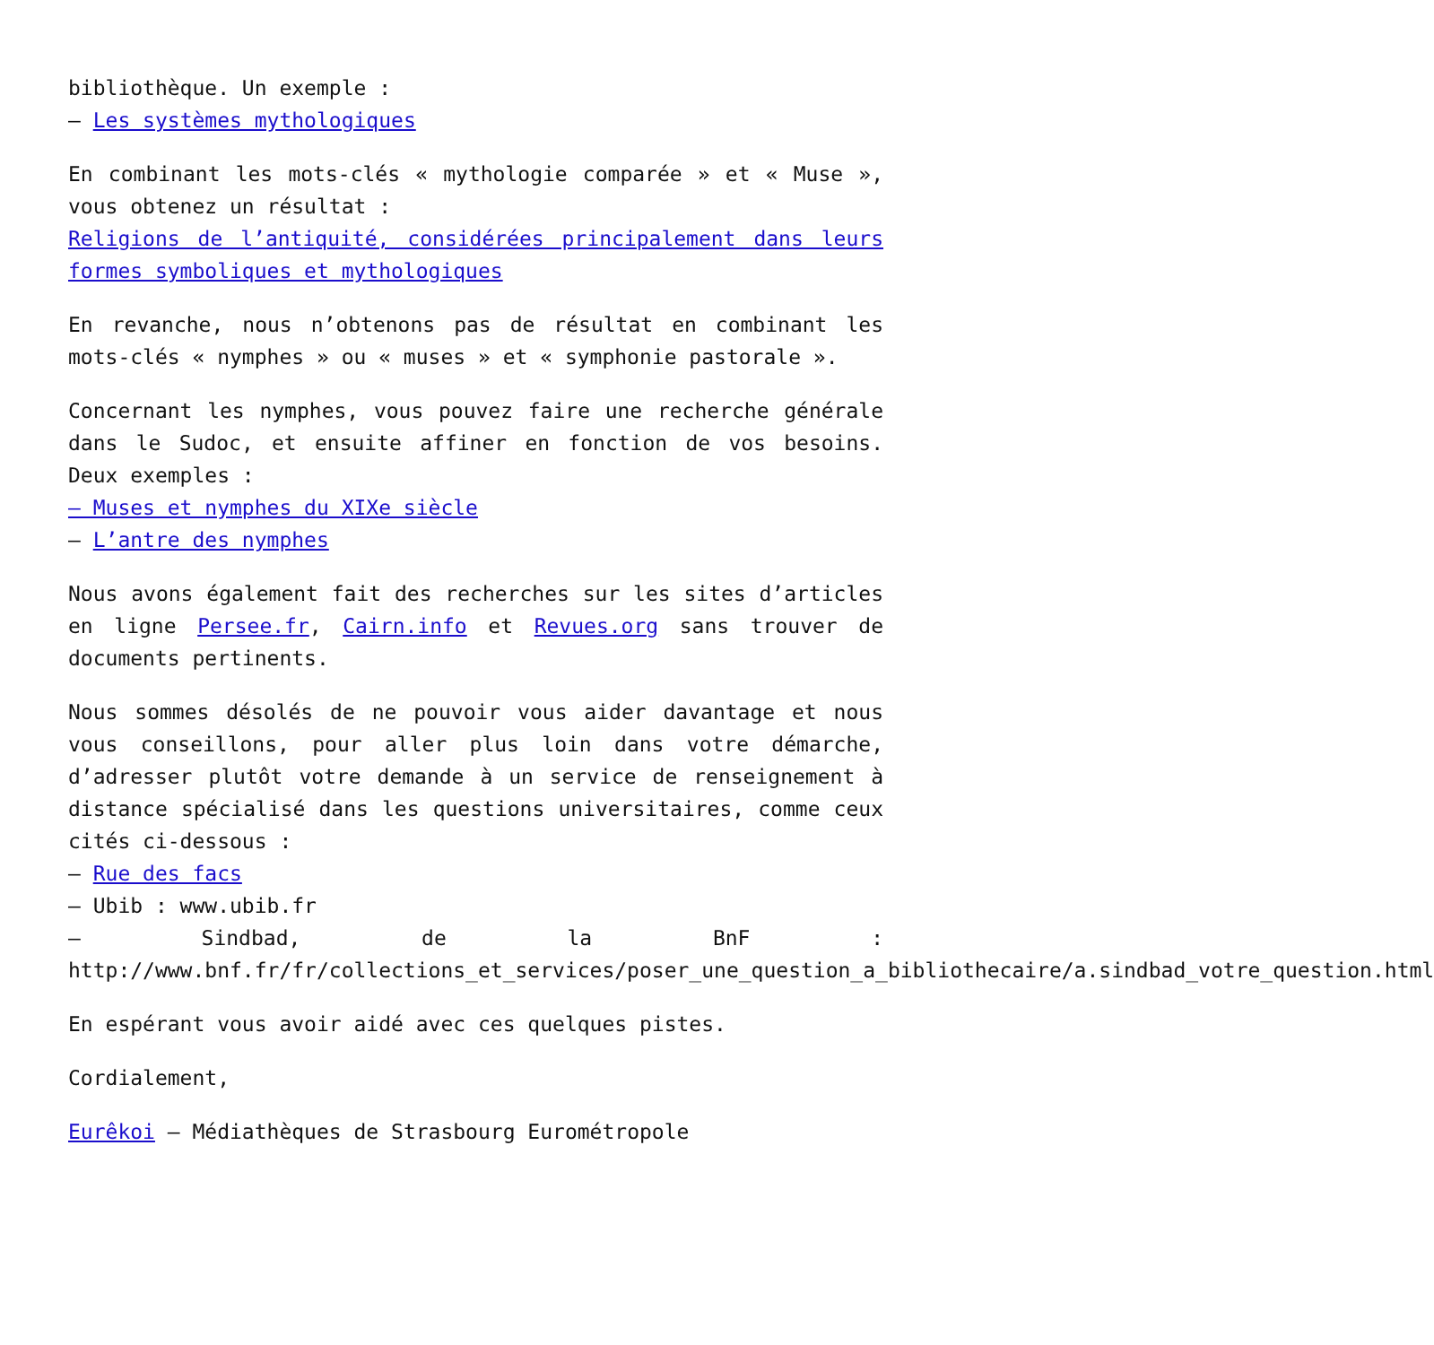bibliothèque. Un exemple :
– Les systèmes mythologiques
En combinant les mots-clés « mythologie comparée » et « Muse », vous obtenez un résultat :
Religions de l’antiquité, considérées principalement dans leurs formes symboliques et mythologiques
En revanche, nous n’obtenons pas de résultat en combinant les mots-clés « nymphes » ou « muses » et « symphonie pastorale ».
Concernant les nymphes, vous pouvez faire une recherche générale dans le Sudoc, et ensuite affiner en fonction de vos besoins. Deux exemples :
– Muses et nymphes du XIXe siècle
– L’antre des nymphes
Nous avons également fait des recherches sur les sites d’articles en ligne Persee.fr, Cairn.info et Revues.org sans trouver de documents pertinents.
Nous sommes désolés de ne pouvoir vous aider davantage et nous vous conseillons, pour aller plus loin dans votre démarche, d’adresser plutôt votre demande à un service de renseignement à distance spécialisé dans les questions universitaires, comme ceux cités ci-dessous :
– Rue des facs
– Ubib : www.ubib.fr
– Sindbad, de la BnF : http://www.bnf.fr/fr/collections_et_services/poser_une_question_a_bibliothecaire/a.sindbad_votre_question.html
En espérant vous avoir aidé avec ces quelques pistes.
Cordialement,
Eurêkoi – Médiathèques de Strasbourg Eurométropole